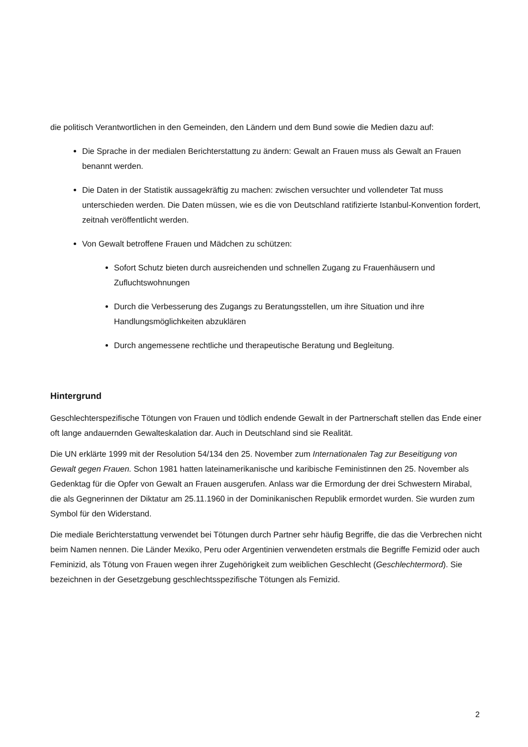die politisch Verantwortlichen in den Gemeinden, den Ländern und dem Bund sowie die Medien dazu auf:
Die Sprache in der medialen Berichterstattung zu ändern: Gewalt an Frauen muss als Gewalt an Frauen benannt werden.
Die Daten in der Statistik aussagekräftig zu machen: zwischen versuchter und vollendeter Tat muss unterschieden werden. Die Daten müssen, wie es die von Deutschland ratifizierte Istanbul-Konvention fordert, zeitnah veröffentlicht werden.
Von Gewalt betroffene Frauen und Mädchen zu schützen:
Sofort Schutz bieten durch ausreichenden und schnellen Zugang zu Frauenhäusern und Zufluchtswohnungen
Durch die Verbesserung des Zugangs zu Beratungsstellen, um ihre Situation und ihre Handlungsmöglichkeiten abzuklären
Durch angemessene rechtliche und therapeutische Beratung und Begleitung.
Hintergrund
Geschlechterspezifische Tötungen von Frauen und tödlich endende Gewalt in der Partnerschaft stellen das Ende einer oft lange andauernden Gewalteskalation dar. Auch in Deutschland sind sie Realität.
Die UN erklärte 1999 mit der Resolution 54/134 den 25. November zum Internationalen Tag zur Beseitigung von Gewalt gegen Frauen. Schon 1981 hatten lateinamerikanische und karibische Feministinnen den 25. November als Gedenktag für die Opfer von Gewalt an Frauen ausgerufen. Anlass war die Ermordung der drei Schwestern Mirabal, die als Gegnerinnen der Diktatur am 25.11.1960 in der Dominikanischen Republik ermordet wurden. Sie wurden zum Symbol für den Widerstand.
Die mediale Berichterstattung verwendet bei Tötungen durch Partner sehr häufig Begriffe, die das die Verbrechen nicht beim Namen nennen. Die Länder Mexiko, Peru oder Argentinien verwendeten erstmals die Begriffe Femizid oder auch Feminizid, als Tötung von Frauen wegen ihrer Zugehörigkeit zum weiblichen Geschlecht (Geschlechtermord). Sie bezeichnen in der Gesetzgebung geschlechtsspezifische Tötungen als Femizid.
2